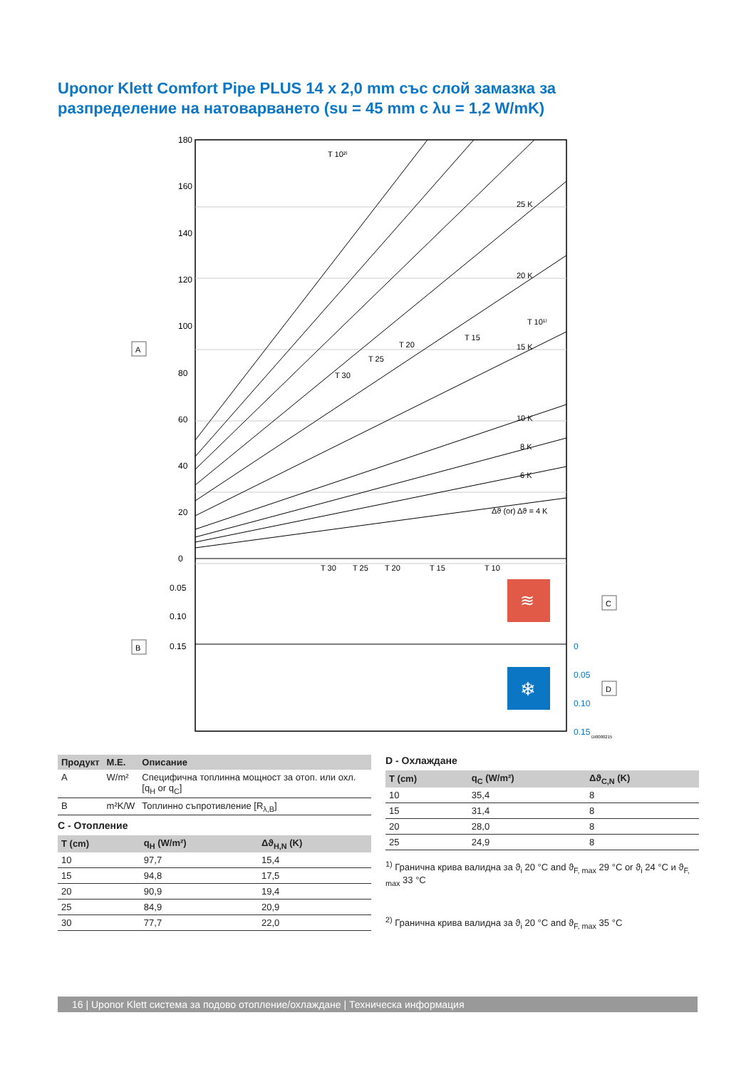Uponor Klett Comfort Pipe PLUS 14 x 2,0 mm със слой замазка за разпределение на натоварването (su = 45 mm с λu = 1,2 W/mK)
180
160
140
120
100
80
60
40
20
0
0.05
0.10
0.15
0
0.05
0.10
0.15
T 10²⁾
T 10¹⁾
T 15
T 20
T 25
T 30
25 K
20 K
15 K
10 K
8 K
6 K
Δϑ (or) Δϑ = 4 K
T 30
T 25
T 20
T 15
T 10
≋
❄
A
B
C
D
DI0000215
| Продукт | М.Е. | Описание |
| --- | --- | --- |
| A | W/m² | Специфична топлинна мощност за отоп. или охл. [q<sub>H</sub> or q<sub>C</sub>] |
| B | m²K/W | Топлинно съпротивление [R<sub>λ,B</sub>] |
C - Отопление
| T (cm) | q<sub>H</sub> (W/m²) | Δϑ<sub>H,N</sub> (K) |
| --- | --- | --- |
| 10 | 97,7 | 15,4 |
| 15 | 94,8 | 17,5 |
| 20 | 90,9 | 19,4 |
| 25 | 84,9 | 20,9 |
| 30 | 77,7 | 22,0 |
D - Охлаждане
| T (cm) | q<sub>C</sub> (W/m²) | Δϑ<sub>C,N</sub> (K) |
| --- | --- | --- |
| 10 | 35,4 | 8 |
| 15 | 31,4 | 8 |
| 20 | 28,0 | 8 |
| 25 | 24,9 | 8 |
<sup>1)</sup> Гранична крива валидна за ϑ<sub>i</sub> 20 °C and ϑ<sub>F, max</sub> 29 °C or ϑ<sub>i</sub> 24 °C и ϑ<sub>F, max</sub> 33 °C
<sup>2)</sup> Гранична крива валидна за ϑ<sub>i</sub> 20 °C and ϑ<sub>F, max</sub> 35 °C
16 | Uponor Klett система за подово отопление/охлаждане | Техническа информация